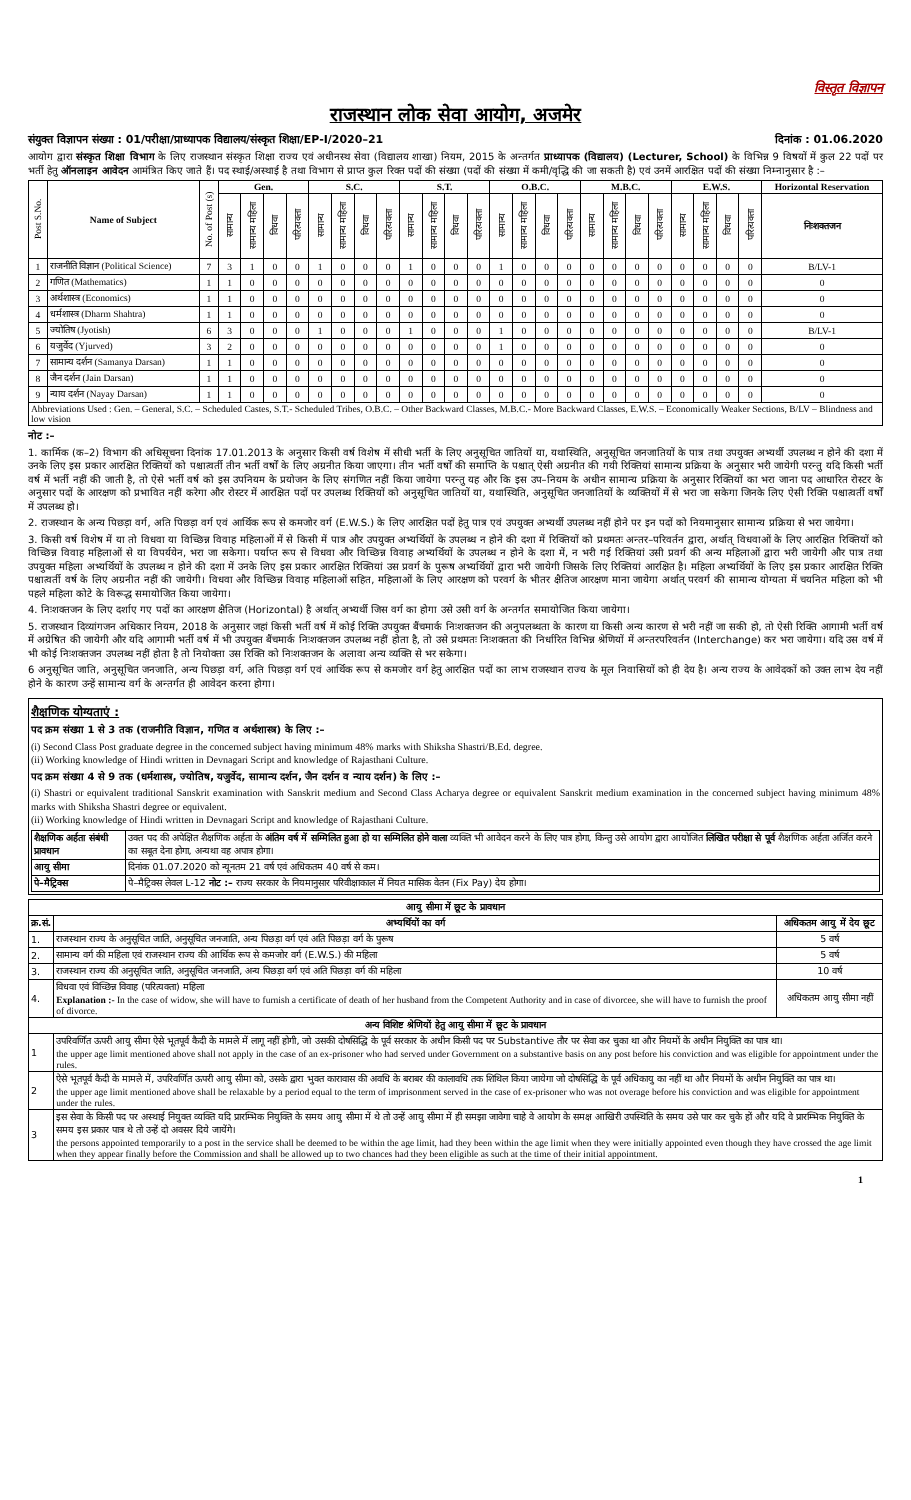विस्तृत विज्ञापन
राजस्थान लोक सेवा आयोग, अजमेर
संयुक्त विज्ञापन संख्या : 01/परीक्षा/प्राध्यापक विद्यालय/संस्कृत शिक्षा/EP-I/2020–21 दिनांक : 01.06.2020
आयोग द्वारा संस्कृत शिक्षा विभाग के लिए राजस्थान संस्कृत शिक्षा राज्य एवं अधीनस्थ सेवा (विद्यालय शाखा) नियम, 2015 के अन्तर्गत प्राध्यापक (विद्यालय) (Lecturer, School) के विभिन्न 9 विषयों में कुल 22 पदों पर भर्ती हेतु ऑनलाइन आवेदन आमंत्रित किए जाते हैं। पद स्थाई/अस्थाई है तथा विभाग से प्राप्त कुल रिक्त पदों की संख्या (पदों की संख्या में कमी/वृद्धि की जा सकती है) एवं उनमें आरक्षित पदों की संख्या निम्नानुसार है :–
| Post S.No. | Name of Subject | No. of Post (s) | Gen. | | | | S.C. | | | | S.T. | | | | O.B.C. | | | | M.B.C. | | | | E.W.S. | | | | Horizontal Reservation |
| --- | --- | --- | --- | --- | --- | --- | --- | --- | --- | --- | --- | --- | --- | --- | --- | --- | --- | --- | --- | --- | --- | --- | --- | --- | --- | --- | --- |
| | | | सामान्य | सामान्य महिला | विधवा | परित्यक्ता | सामान्य | सामान्य महिला | विधवा | परित्यक्ता | सामान्य | सामान्य महिला | विधवा | परित्यक्ता | सामान्य | सामान्य महिला | विधवा | परित्यक्ता | सामान्य | सामान्य महिला | विधवा | परित्यक्ता | सामान्य | सामान्य महिला | विधवा | परित्यक्ता | निःशक्तजन |
| 1 | राजनीति विज्ञान (Political Science) | 7 | 3 | 1 | 0 | 0 | 1 | 0 | 0 | 0 | 1 | 0 | 0 | 0 | 1 | 0 | 0 | 0 | 0 | 0 | 0 | 0 | 0 | 0 | 0 | 0 | B/LV-1 |
| 2 | गणित (Mathematics) | 1 | 1 | 0 | 0 | 0 | 0 | 0 | 0 | 0 | 0 | 0 | 0 | 0 | 0 | 0 | 0 | 0 | 0 | 0 | 0 | 0 | 0 | 0 | 0 | 0 | 0 |
| 3 | अर्थशास्त्र (Economics) | 1 | 1 | 0 | 0 | 0 | 0 | 0 | 0 | 0 | 0 | 0 | 0 | 0 | 0 | 0 | 0 | 0 | 0 | 0 | 0 | 0 | 0 | 0 | 0 | 0 | 0 |
| 4 | धर्मशास्त्र (Dharm Shahtra) | 1 | 1 | 0 | 0 | 0 | 0 | 0 | 0 | 0 | 0 | 0 | 0 | 0 | 0 | 0 | 0 | 0 | 0 | 0 | 0 | 0 | 0 | 0 | 0 | 0 | 0 |
| 5 | ज्योतिष (Jyotish) | 6 | 3 | 0 | 0 | 0 | 1 | 0 | 0 | 0 | 1 | 0 | 0 | 0 | 1 | 0 | 0 | 0 | 0 | 0 | 0 | 0 | 0 | 0 | 0 | 0 | B/LV-1 |
| 6 | यजुर्वेद (Yjurved) | 3 | 2 | 0 | 0 | 0 | 0 | 0 | 0 | 0 | 0 | 0 | 0 | 0 | 1 | 0 | 0 | 0 | 0 | 0 | 0 | 0 | 0 | 0 | 0 | 0 | 0 |
| 7 | सामान्य दर्शन (Samanya Darsan) | 1 | 1 | 0 | 0 | 0 | 0 | 0 | 0 | 0 | 0 | 0 | 0 | 0 | 0 | 0 | 0 | 0 | 0 | 0 | 0 | 0 | 0 | 0 | 0 | 0 | 0 |
| 8 | जैन दर्शन (Jain Darsan) | 1 | 1 | 0 | 0 | 0 | 0 | 0 | 0 | 0 | 0 | 0 | 0 | 0 | 0 | 0 | 0 | 0 | 0 | 0 | 0 | 0 | 0 | 0 | 0 | 0 | 0 |
| 9 | न्याय दर्शन (Nayay Darsan) | 1 | 1 | 0 | 0 | 0 | 0 | 0 | 0 | 0 | 0 | 0 | 0 | 0 | 0 | 0 | 0 | 0 | 0 | 0 | 0 | 0 | 0 | 0 | 0 | 0 | 0 |
| Abbreviations Used : Gen. – General, S.C. – Scheduled Castes, S.T.- Scheduled Tribes, O.B.C. – Other Backward Classes, M.B.C.- More Backward Classes, E.W.S. – Economically Weaker Sections, B/LV – Blindness and low vision | | | | | | | | | | | | | | | | | | | | | | | | | | | |
नोट :–
1. कार्मिक (क–2) विभाग की अधिसूचना दिनांक 17.01.2013 के अनुसार किसी वर्ष विशेष में सीधी भर्ती के लिए अनुसूचित जातियों या, यथास्थिति, अनुसूचित जनजातियों के पात्र तथा उपयुक्त अभ्यर्थी उपलब्ध न होने की दशा में उनके लिए इस प्रकार आरक्षित रिक्तियों को पश्चात्वर्ती तीन भर्ती वर्षों के लिए अग्रनीत किया जाएगा। तीन भर्ती वर्षों की समाप्ति के पश्चात् ऐसी अग्रनीत की गयी रिक्तियां सामान्य प्रक्रिया के अनुसार भरी जायेगी परन्तु यदि किसी भर्ती वर्ष में भर्ती नहीं की जाती है, तो ऐसे भर्ती वर्ष को इस उपनियम के प्रयोजन के लिए संगणित नहीं किया जायेगा परन्तु यह और कि इस उप–नियम के अधीन सामान्य प्रक्रिया के अनुसार रिक्तियों का भरा जाना पद आधारित रोस्टर के अनुसार पदों के आरक्षण को प्रभावित नहीं करेगा और रोस्टर में आरक्षित पदों पर उपलब्ध रिक्तियों को अनुसूचित जातियों या, यथास्थिति, अनुसूचित जनजातियों के व्यक्तियों में से भरा जा सकेगा जिनके लिए ऐसी रिक्ति पश्चात्वर्ती वर्षों में उपलब्ध हो।
2. राजस्थान के अन्य पिछड़ा वर्ग, अति पिछड़ा वर्ग एवं आर्थिक रूप से कमजोर वर्ग (E.W.S.) के लिए आरक्षित पदों हेतु पात्र एवं उपयुक्त अभ्यर्थी उपलब्ध नहीं होने पर इन पदों को नियमानुसार सामान्य प्रक्रिया से भरा जायेगा।
3. किसी वर्ष विशेष में या तो विधवा या विच्छिन्न विवाह महिलाओं में से किसी में पात्र और उपयुक्त अभ्यर्थियों के उपलब्ध न होने की दशा में रिक्तियों को प्रथमतः अन्तर–परिवर्तन द्वारा, अर्थात् विधवाओं के लिए आरक्षित रिक्तियों को विच्छिन्न विवाह महिलाओं से या विपर्ययेन, भरा जा सकेगा। पर्याप्त रूप से विधवा और विच्छिन्न विवाह अभ्यर्थियों के उपलब्ध न होने के दशा में, न भरी गई रिक्तियां उसी प्रवर्ग की अन्य महिलाओं द्वारा भरी जायेगी और पात्र तथा उपयुक्त महिला अभ्यर्थियों के उपलब्ध न होने की दशा में उनके लिए इस प्रकार आरक्षित रिक्तियां उस प्रवर्ग के पुरूष अभ्यर्थियों द्वारा भरी जायेगी जिसके लिए रिक्तियां आरक्षित है। महिला अभ्यर्थियों के लिए इस प्रकार आरक्षित रिक्ति पश्चात्वर्ती वर्ष के लिए अग्रनीत नहीं की जायेगी। विधवा और विच्छिन्न विवाह महिलाओं सहित, महिलाओं के लिए आरक्षण को परवर्ग के भीतर क्षैतिज आरक्षण माना जायेगा अर्थात् परवर्ग की सामान्य योग्यता में चयनित महिला को भी पहले महिला कोटे के विरूद्ध समायोजित किया जायेगा।
4. निःशक्तजन के लिए दर्शाए गए पदों का आरक्षण क्षैतिज (Horizontal) है अर्थात् अभ्यर्थी जिस वर्ग का होगा उसे उसी वर्ग के अन्तर्गत समायोजित किया जायेगा।
5. राजस्थान दिव्यांगजन अधिकार नियम, 2018 के अनुसार जहां किसी भर्ती वर्ष में कोई रिक्ति उपयुक्त बैंचमार्क निःशक्तजन की अनुपलब्धता के कारण या किसी अन्य कारण से भरी नहीं जा सकी हो, तो ऐसी रिक्ति आगामी भर्ती वर्ष में अग्रेषित की जायेगी और यदि आगामी भर्ती वर्ष में भी उपयुक्त बैंचमार्क निःशक्तजन उपलब्ध नहीं होता है, तो उसे प्रथमतः निःशक्तता की निर्धारित विभिन्न श्रेणियों में अन्तरपरिवर्तन (Interchange) कर भरा जायेगा। यदि उस वर्ष में भी कोई निःशक्तजन उपलब्ध नहीं होता है तो नियोक्ता उस रिक्ति को निःशक्तजन के अलावा अन्य व्यक्ति से भर सकेगा।
6 अनुसूचित जाति, अनुसूचित जनजाति, अन्य पिछड़ा वर्ग, अति पिछड़ा वर्ग एवं आर्थिक रूप से कमजोर वर्ग हेतु आरक्षित पदों का लाभ राजस्थान राज्य के मूल निवासियों को ही देय है। अन्य राज्य के आवेदकों को उक्त लाभ देय नहीं होने के कारण उन्हें सामान्य वर्ग के अन्तर्गत ही आवेदन करना होगा।
शैक्षणिक योग्यताएं :
पद क्रम संख्या 1 से 3 तक (राजनीति विज्ञान, गणित व अर्थशास्त्र) के लिए :–
(i) Second Class Post graduate degree in the concerned subject having minimum 48% marks with Shiksha Shastri/B.Ed. degree.
(ii) Working knowledge of Hindi written in Devnagari Script and knowledge of Rajasthani Culture.
पद क्रम संख्या 4 से 9 तक (धर्मशास्त्र, ज्योतिष, यजुर्वेद, सामान्य दर्शन, जैन दर्शन व न्याय दर्शन) के लिए :–
(i) Shastri or equivalent traditional Sanskrit examination with Sanskrit medium and Second Class Acharya degree or equivalent Sanskrit medium examination in the concerned subject having minimum 48% marks with Shiksha Shastri degree or equivalent.
(ii) Working knowledge of Hindi written in Devnagari Script and knowledge of Rajasthani Culture.
| शैक्षणिक अर्हता संबंधी प्रावधान | उक्त पद की अपेक्षित शैक्षणिक अर्हता के अंतिम वर्ष में सम्मिलित हुआ हो या सम्मिलित होने वाला व्यक्ति भी आवेदन करने के लिए पात्र होगा, किन्तु उसे आयोग द्वारा आयोजित लिखित परीक्षा से पूर्व शैक्षणिक अर्हता अर्जित करने का सबूत देना होगा, अन्यथा वह अपात्र होगा। |
| आयु सीमा | दिनांक 01.07.2020 को न्यूनतम 21 वर्ष एवं अधिकतम 40 वर्ष से कम। |
| पे–मैट्रिक्स | पे–मैट्रिक्स लेवल L-12 नोट :– राज्य सरकार के नियमानुसार परिवीक्षाकाल में नियत मासिक वेतन (Fix Pay) देय होगा। |
| आयु सीमा में छूट के प्रावधान | | |
| --- | --- | --- |
| क्र.सं. | अभ्यर्थियों का वर्ग | अधिकतम आयु में देय छूट |
| 1. | राजस्थान राज्य के अनुसूचित जाति, अनुसूचित जनजाति, अन्य पिछड़ा वर्ग एवं अति पिछड़ा वर्ग के पुरूष | 5 वर्ष |
| 2. | सामान्य वर्ग की महिला एवं राजस्थान राज्य की आर्थिक रूप से कमजोर वर्ग (E.W.S.) की महिला | 5 वर्ष |
| 3. | राजस्थान राज्य की अनुसूचित जाति, अनुसूचित जनजाति, अन्य पिछड़ा वर्ग एवं अति पिछड़ा वर्ग की महिला | 10 वर्ष |
| 4. | विधवा एवं विच्छिन्न विवाह (परित्यक्ता) महिला Explanation :- In the case of widow, she will have to furnish a certificate of death of her husband from the Competent Authority and in case of divorcee, she will have to furnish the proof of divorce. | अधिकतम आयु सीमा नहीं |
| अन्य विशिष्ट श्रेणियों हेतु आयु सीमा में छूट के प्रावधान | | |
| 1 | उपरिवर्णित ऊपरी आयु सीमा ऐसे भूतपूर्व कैदी के मामले में लागू नहीं होगी, जो उसकी दोषसिद्धि के पूर्व सरकार के अधीन किसी पद पर Substantive तौर पर सेवा कर चुका था और नियमों के अधीन नियुक्ति का पात्र था। the upper age limit mentioned above shall not apply in the case of an ex-prisoner who had served under Government on a substantive basis on any post before his conviction and was eligible for appointment under the rules. | |
| 2 | ऐसे भूतपूर्व कैदी के मामले में, उपरिवर्णित ऊपरी आयु सीमा को, उसके द्वारा भुक्त कारावास की अवधि के बराबर की कालावधि तक शिथिल किया जायेगा जो दोषसिद्धि के पूर्व अधिकायु का नहीं था और नियमों के अधीन नियुक्ति का पात्र था। the upper age limit mentioned above shall be relaxable by a period equal to the term of imprisonment served in the case of ex-prisoner who was not overage before his conviction and was eligible for appointment under the rules. | |
| 3 | इस सेवा के किसी पद पर अस्थाई नियुक्त व्यक्ति यदि प्रारम्भिक नियुक्ति के समय आयु सीमा में थे तो उन्हें आयु सीमा में ही समझा जावेगा चाहे वे आयोग के समक्ष आखिरी उपस्थिति के समय उसे पार कर चुके हों और यदि वे प्रारम्भिक नियुक्ति के समय इस प्रकार पात्र थे तो उन्हें दो अवसर दिये जायेंगे। the persons appointed temporarily to a post in the service shall be deemed to be within the age limit, had they been within the age limit when they were initially appointed even though they have crossed the age limit when they appear finally before the Commission and shall be allowed up to two chances had they been eligible as such at the time of their initial appointment. | |
1